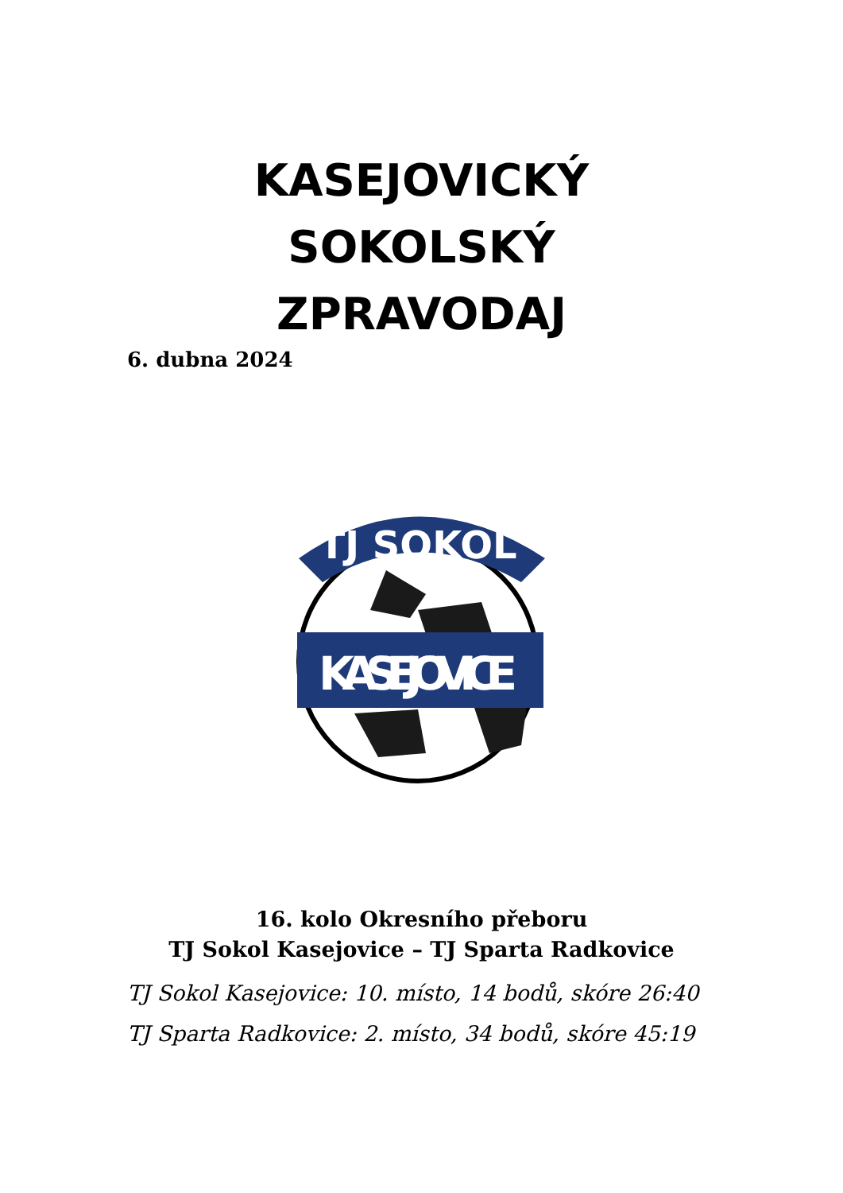KASEJOVICKÝ
SOKOLSKÝ
ZPRAVODAJ
6. dubna 2024
TJ SOKOL
KASEJOVICE
16. kolo Okresního přeboru
TJ Sokol Kasejovice – TJ Sparta Radkovice
TJ Sokol Kasejovice: 10. místo, 14 bodů, skóre 26:40
TJ Sparta Radkovice: 2. místo, 34 bodů, skóre 45:19